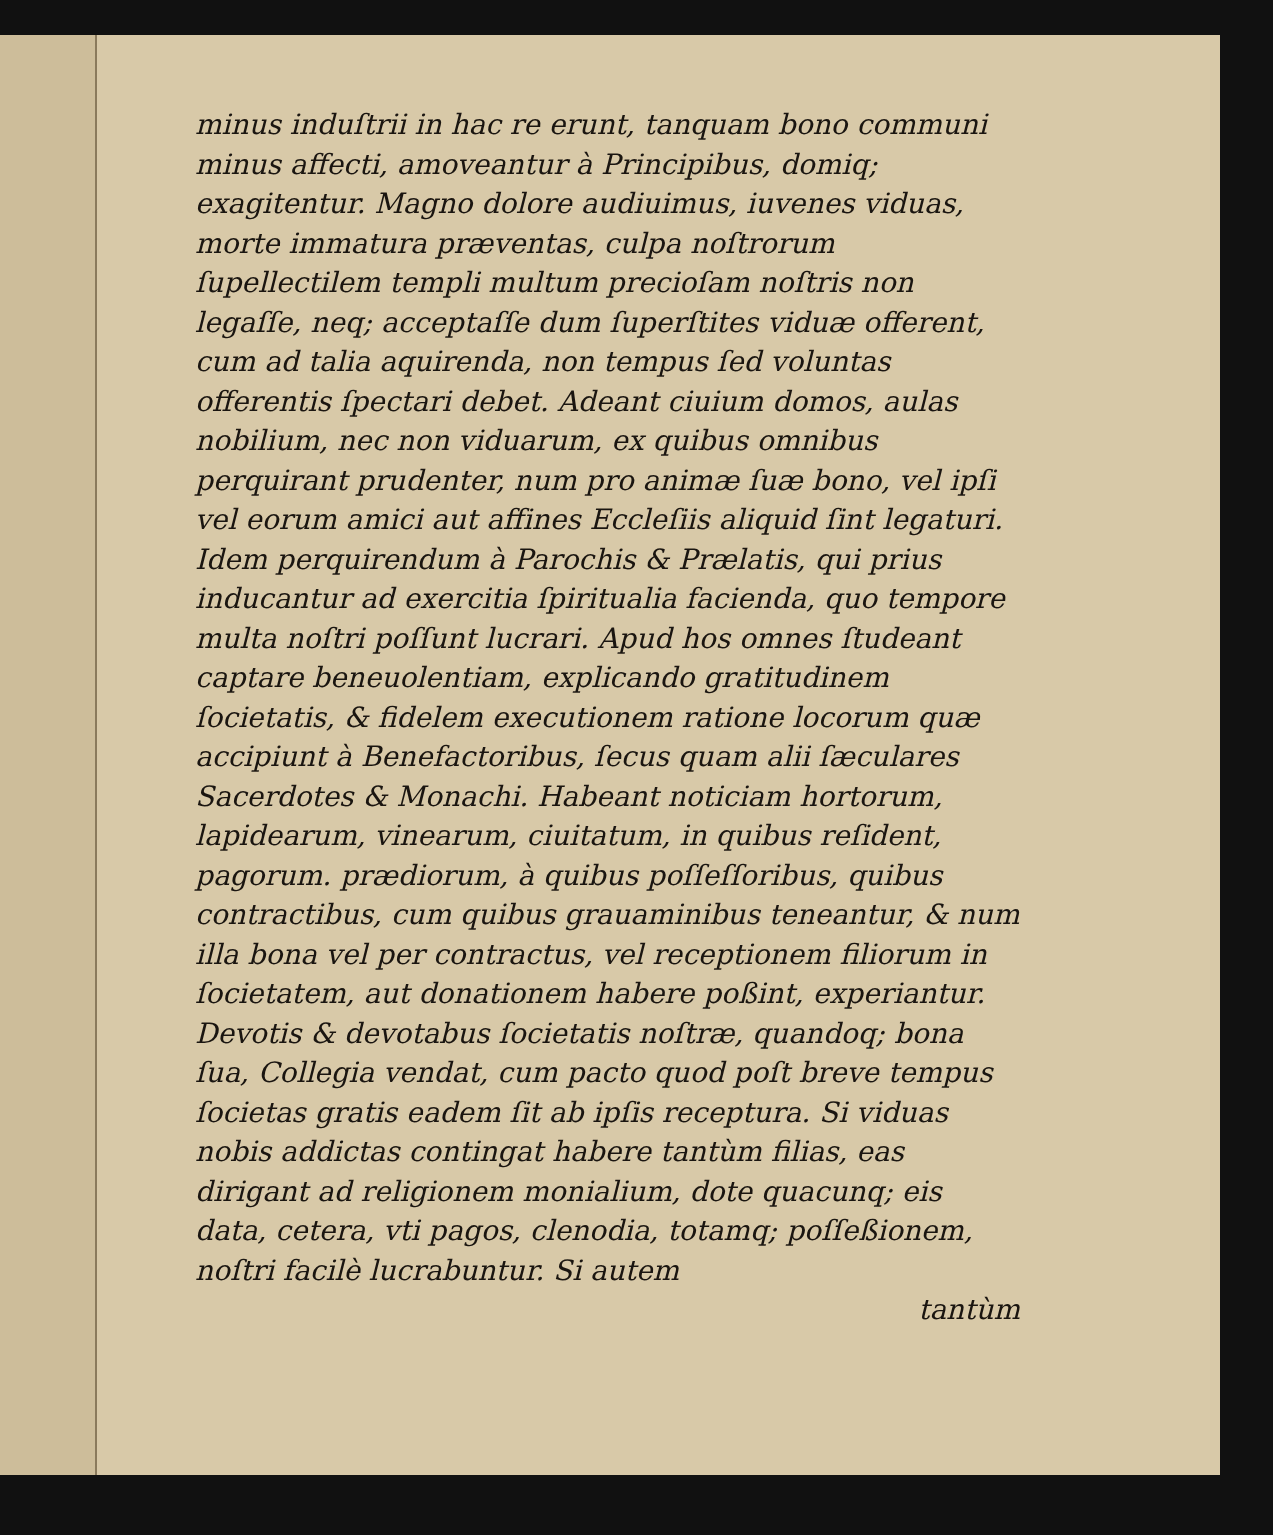minus induſtrii in hac re erunt, tanquam bono communi minus affecti, amoveantur à Principibus, domiq; exagitentur. Magno dolore audiuimus, iuvenes viduas, morte immatura præventas, culpa noſtrorum ſupellectilem templi multum precioſam noſtris non legaſſe, neq; acceptaſſe dum ſuperſtites viduæ offerent, cum ad talia aquirenda, non tempus ſed voluntas offerentis ſpectari debet. Adeant ciuium domos, aulas nobilium, nec non viduarum, ex quibus omnibus perquirant prudenter, num pro animæ ſuæ bono, vel ipſi vel eorum amici aut affines Eccleſiis aliquid ſint legaturi. Idem perquirendum à Parochis & Prælatis, qui prius inducantur ad exercitia ſpiritualia facienda, quo tempore multa noſtri poſſunt lucrari. Apud hos omnes ſtudeant captare beneuolentiam, explicando gratitudinem ſocietatis, & fidelem executionem ratione locorum quæ accipiunt à Benefactoribus, ſecus quam alii ſæculares Sacerdotes & Monachi. Habeant noticiam hortorum, lapidearum, vinearum, ciuitatum, in quibus reſident, pagorum. prædiorum, à quibus poſſeſſoribus, quibus contractibus, cum quibus grauaminibus teneantur, & num illa bona vel per contractus, vel receptionem filiorum in ſocietatem, aut donationem habere poßint, experiantur. Devotis & devotabus ſocietatis noſtræ, quandoq; bona ſua, Collegia vendat, cum pacto quod poſt breve tempus ſocietas gratis eadem ſit ab ipſis receptura. Si viduas nobis addictas contingat habere tantùm filias, eas dirigant ad religionem monialium, dote quacunq; eis data, cetera, vti pagos, clenodia, totamq; poſſeßionem, noſtri facilè lucrabuntur. Si autem
tantùm